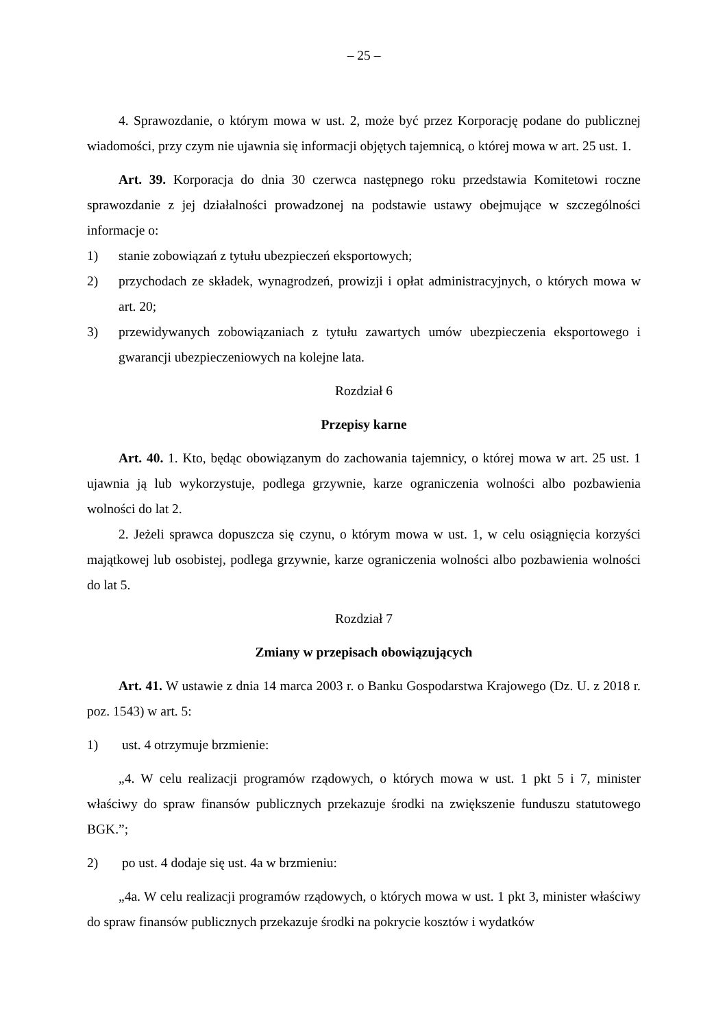– 25 –
4. Sprawozdanie, o którym mowa w ust. 2, może być przez Korporację podane do publicznej wiadomości, przy czym nie ujawnia się informacji objętych tajemnicą, o której mowa w art. 25 ust. 1.
Art. 39. Korporacja do dnia 30 czerwca następnego roku przedstawia Komitetowi roczne sprawozdanie z jej działalności prowadzonej na podstawie ustawy obejmujące w szczególności informacje o:
1) stanie zobowiązań z tytułu ubezpieczeń eksportowych;
2) przychodach ze składek, wynagrodzeń, prowizji i opłat administracyjnych, o których mowa w art. 20;
3) przewidywanych zobowiązaniach z tytułu zawartych umów ubezpieczenia eksportowego i gwarancji ubezpieczeniowych na kolejne lata.
Rozdział 6
Przepisy karne
Art. 40. 1. Kto, będąc obowiązanym do zachowania tajemnicy, o której mowa w art. 25 ust. 1 ujawnia ją lub wykorzystuje, podlega grzywnie, karze ograniczenia wolności albo pozbawienia wolności do lat 2.
2. Jeżeli sprawca dopuszcza się czynu, o którym mowa w ust. 1, w celu osiągnięcia korzyści majątkowej lub osobistej, podlega grzywnie, karze ograniczenia wolności albo pozbawienia wolności do lat 5.
Rozdział 7
Zmiany w przepisach obowiązujących
Art. 41. W ustawie z dnia 14 marca 2003 r. o Banku Gospodarstwa Krajowego (Dz. U. z 2018 r. poz. 1543) w art. 5:
1) ust. 4 otrzymuje brzmienie:
„4. W celu realizacji programów rządowych, o których mowa w ust. 1 pkt 5 i 7, minister właściwy do spraw finansów publicznych przekazuje środki na zwiększenie funduszu statutowego BGK.”;
2) po ust. 4 dodaje się ust. 4a w brzmieniu:
„4a. W celu realizacji programów rządowych, o których mowa w ust. 1 pkt 3, minister właściwy do spraw finansów publicznych przekazuje środki na pokrycie kosztów i wydatków